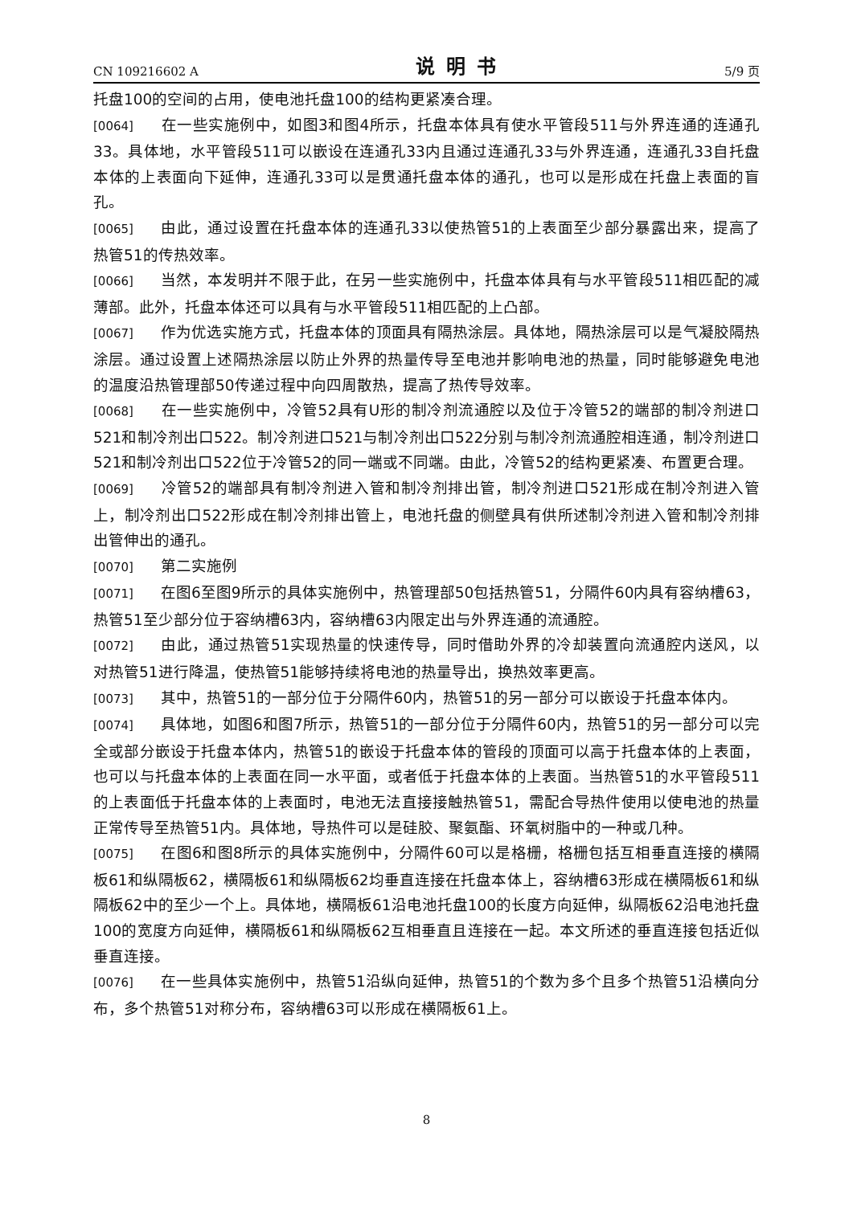CN 109216602 A 说明书 5/9 页
托盘100的空间的占用，使电池托盘100的结构更紧凑合理。
[0064] 在一些实施例中，如图3和图4所示，托盘本体具有使水平管段511与外界连通的连通孔33。具体地，水平管段511可以嵌设在连通孔33内且通过连通孔33与外界连通，连通孔33自托盘本体的上表面向下延伸，连通孔33可以是贯通托盘本体的通孔，也可以是形成在托盘上表面的盲孔。
[0065] 由此，通过设置在托盘本体的连通孔33以使热管51的上表面至少部分暴露出来，提高了热管51的传热效率。
[0066] 当然，本发明并不限于此，在另一些实施例中，托盘本体具有与水平管段511相匹配的减薄部。此外，托盘本体还可以具有与水平管段511相匹配的上凸部。
[0067] 作为优选实施方式，托盘本体的顶面具有隔热涂层。具体地，隔热涂层可以是气凝胶隔热涂层。通过设置上述隔热涂层以防止外界的热量传导至电池并影响电池的热量，同时能够避免电池的温度沿热管理部50传递过程中向四周散热，提高了热传导效率。
[0068] 在一些实施例中，冷管52具有U形的制冷剂流通腔以及位于冷管52的端部的制冷剂进口521和制冷剂出口522。制冷剂进口521与制冷剂出口522分别与制冷剂流通腔相连通，制冷剂进口521和制冷剂出口522位于冷管52的同一端或不同端。由此，冷管52的结构更紧凑、布置更合理。
[0069] 冷管52的端部具有制冷剂进入管和制冷剂排出管，制冷剂进口521形成在制冷剂进入管上，制冷剂出口522形成在制冷剂排出管上，电池托盘的侧壁具有供所述制冷剂进入管和制冷剂排出管伸出的通孔。
[0070] 第二实施例
[0071] 在图6至图9所示的具体实施例中，热管理部50包括热管51，分隔件60内具有容纳槽63，热管51至少部分位于容纳槽63内，容纳槽63内限定出与外界连通的流通腔。
[0072] 由此，通过热管51实现热量的快速传导，同时借助外界的冷却装置向流通腔内送风，以对热管51进行降温，使热管51能够持续将电池的热量导出，换热效率更高。
[0073] 其中，热管51的一部分位于分隔件60内，热管51的另一部分可以嵌设于托盘本体内。
[0074] 具体地，如图6和图7所示，热管51的一部分位于分隔件60内，热管51的另一部分可以完全或部分嵌设于托盘本体内，热管51的嵌设于托盘本体的管段的顶面可以高于托盘本体的上表面，也可以与托盘本体的上表面在同一水平面，或者低于托盘本体的上表面。当热管51的水平管段511的上表面低于托盘本体的上表面时，电池无法直接接触热管51，需配合导热件使用以使电池的热量正常传导至热管51内。具体地，导热件可以是硅胶、聚氨酯、环氧树脂中的一种或几种。
[0075] 在图6和图8所示的具体实施例中，分隔件60可以是格栅，格栅包括互相垂直连接的横隔板61和纵隔板62，横隔板61和纵隔板62均垂直连接在托盘本体上，容纳槽63形成在横隔板61和纵隔板62中的至少一个上。具体地，横隔板61沿电池托盘100的长度方向延伸，纵隔板62沿电池托盘100的宽度方向延伸，横隔板61和纵隔板62互相垂直且连接在一起。本文所述的垂直连接包括近似垂直连接。
[0076] 在一些具体实施例中，热管51沿纵向延伸，热管51的个数为多个且多个热管51沿横向分布，多个热管51对称分布，容纳槽63可以形成在横隔板61上。
8